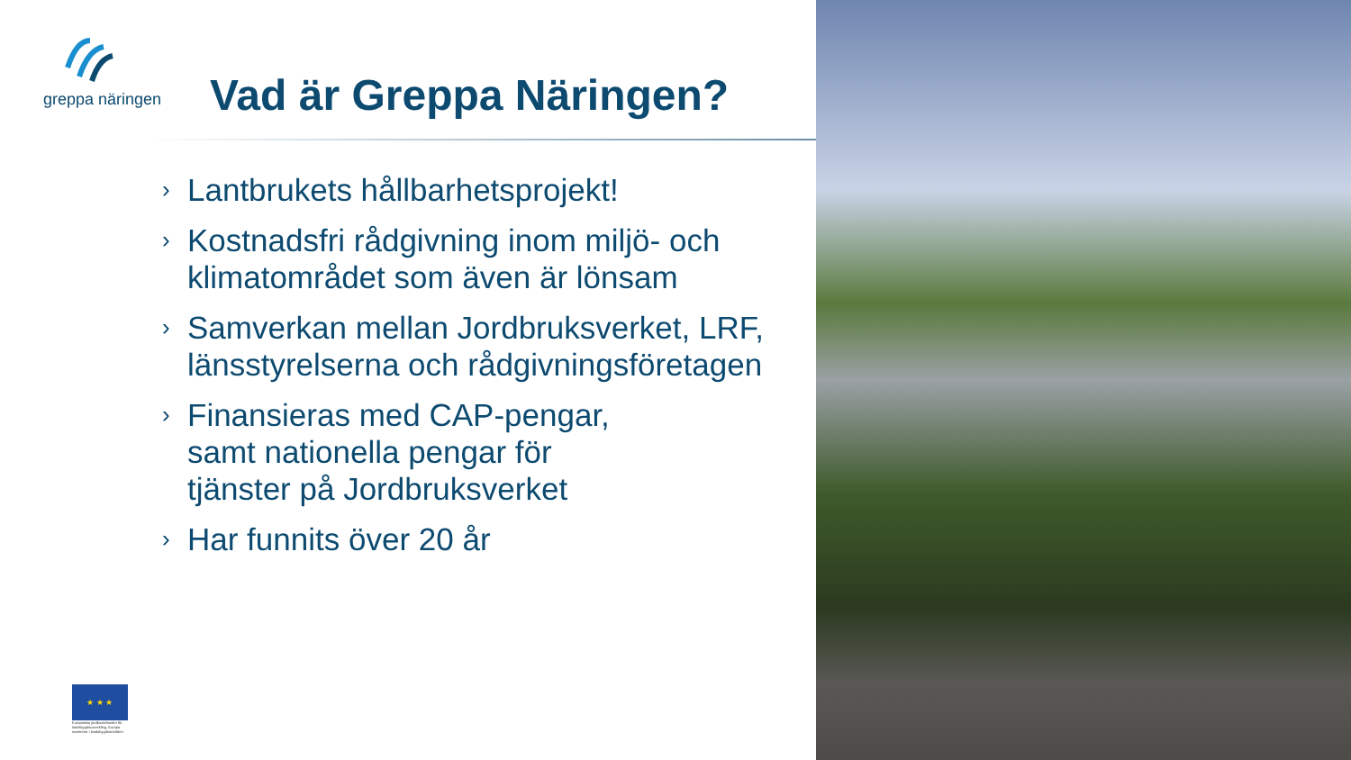greppa näringen
Vad är Greppa Näringen?
› Lantbrukets hållbarhetsprojekt!
› Kostnadsfri rådgivning inom miljö- och klimatområdet som även är lönsam
› Samverkan mellan Jordbruksverket, LRF, länsstyrelserna och rådgivningsföretagen
› Finansieras med CAP-pengar,
samt nationella pengar för
tjänster på Jordbruksverket
› Har funnits över 20 år
★ ★ ★
Europeiska jordbruksfonden för landsbygdsutveckling: Europa investerar i landsbygdsområden